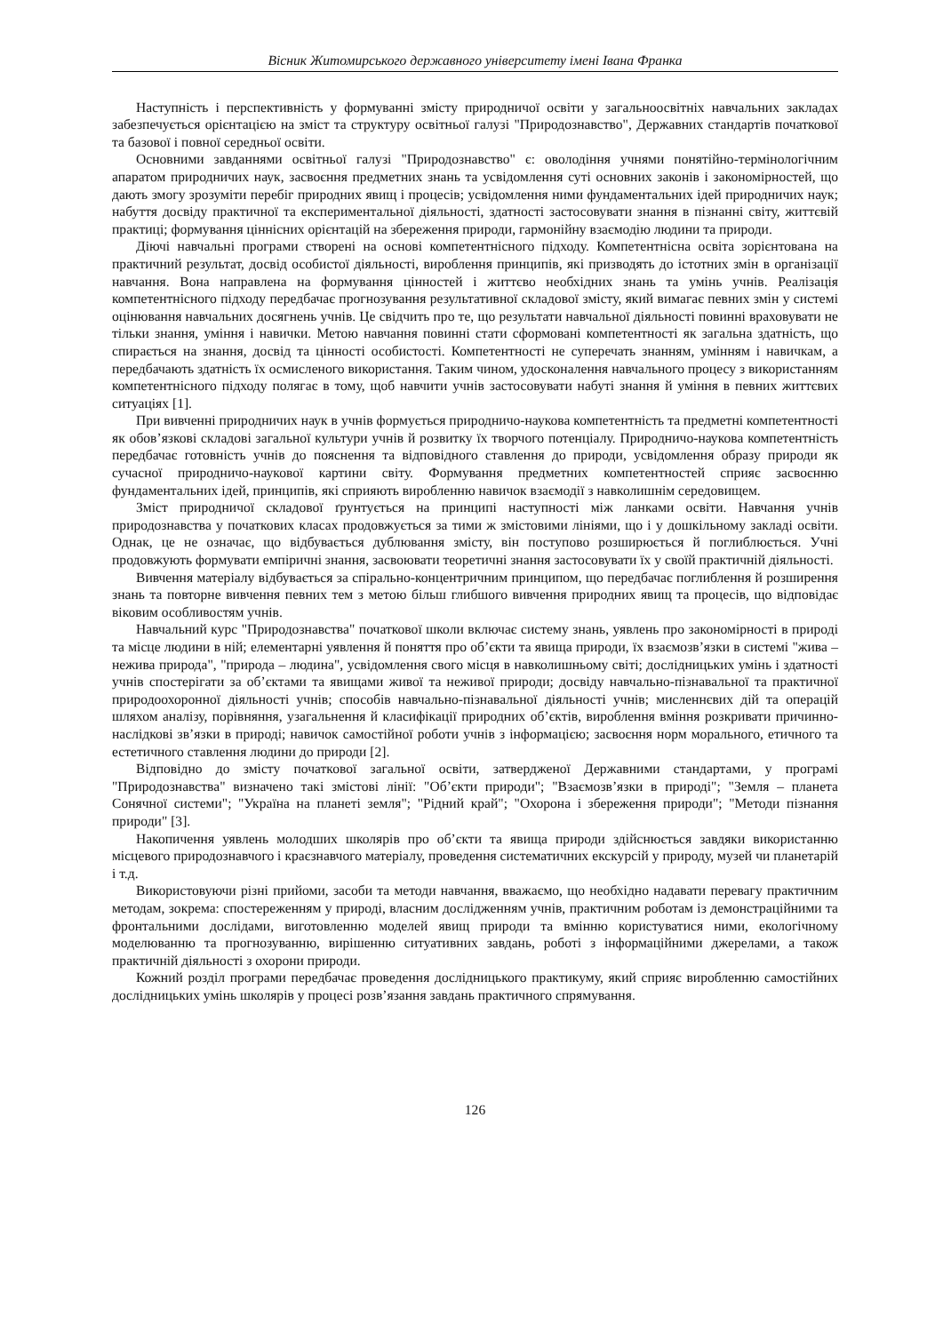Вісник Житомирського державного університету імені Івана Франка
Наступність і перспективність у формуванні змісту природничої освіти у загальноосвітніх навчальних закладах забезпечується орієнтацією на зміст та структуру освітньої галузі "Природознавство", Державних стандартів початкової та базової і повної середньої освіти.
Основними завданнями освітньої галузі "Природознавство" є: оволодіння учнями понятійно-термінологічним апаратом природничих наук, засвоєння предметних знань та усвідомлення суті основних законів і закономірностей, що дають змогу зрозуміти перебіг природних явищ і процесів; усвідомлення ними фундаментальних ідей природничих наук; набуття досвіду практичної та експериментальної діяльності, здатності застосовувати знання в пізнанні світу, життєвій практиці; формування ціннісних орієнтацій на збереження природи, гармонійну взаємодію людини та природи.
Діючі навчальні програми створені на основі компетентнісного підходу. Компетентнісна освіта зорієнтована на практичний результат, досвід особистої діяльності, вироблення принципів, які призводять до істотних змін в організації навчання. Вона направлена на формування цінностей і життєво необхідних знань та умінь учнів. Реалізація компетентнісного підходу передбачає прогнозування результативної складової змісту, який вимагає певних змін у системі оцінювання навчальних досягнень учнів. Це свідчить про те, що результати навчальної діяльності повинні враховувати не тільки знання, уміння і навички. Метою навчання повинні стати сформовані компетентності як загальна здатність, що спирається на знання, досвід та цінності особистості. Компетентності не суперечать знанням, умінням і навичкам, а передбачають здатність їх осмисленого використання. Таким чином, удосконалення навчального процесу з використанням компетентнісного підходу полягає в тому, щоб навчити учнів застосовувати набуті знання й уміння в певних життєвих ситуаціях [1].
При вивченні природничих наук в учнів формується природничо-наукова компетентність та предметні компетентності як обов’язкові складові загальної культури учнів й розвитку їх творчого потенціалу. Природничо-наукова компетентність передбачає готовність учнів до пояснення та відповідного ставлення до природи, усвідомлення образу природи як сучасної природничо-наукової картини світу. Формування предметних компетентностей сприяє засвоєнню фундаментальних ідей, принципів, які сприяють виробленню навичок взаємодії з навколишнім середовищем.
Зміст природничої складової ґрунтується на принципі наступності між ланками освіти. Навчання учнів природознавства у початкових класах продовжується за тими ж змістовими лініями, що і у дошкільному закладі освіти. Однак, це не означає, що відбувається дублювання змісту, він поступово розширюється й поглиблюється. Учні продовжують формувати емпіричні знання, засвоювати теоретичні знання застосовувати їх у своїй практичній діяльності.
Вивчення матеріалу відбувається за спірально-концентричним принципом, що передбачає поглиблення й розширення знань та повторне вивчення певних тем з метою більш глибшого вивчення природних явищ та процесів, що відповідає віковим особливостям учнів.
Навчальний курс "Природознавства" початкової школи включає систему знань, уявлень про закономірності в природі та місце людини в ній; елементарні уявлення й поняття про об’єкти та явища природи, їх взаємозв’язки в системі "жива – нежива природа", "природа – людина", усвідомлення свого місця в навколишньому світі; дослідницьких умінь і здатності учнів спостерігати за об’єктами та явищами живої та неживої природи; досвіду навчально-пізнавальної та практичної природоохоронної діяльності учнів; способів навчально-пізнавальної діяльності учнів; мисленнєвих дій та операцій шляхом аналізу, порівняння, узагальнення й класифікації природних об’єктів, вироблення вміння розкривати причинно-наслідкові зв’язки в природі; навичок самостійної роботи учнів з інформацією; засвоєння норм морального, етичного та естетичного ставлення людини до природи [2].
Відповідно до змісту початкової загальної освіти, затвердженої Державними стандартами, у програмі "Природознавства" визначено такі змістові лінії: "Об’єкти природи"; "Взаємозв’язки в природі"; "Земля – планета Сонячної системи"; "Україна на планеті земля"; "Рідний край"; "Охорона і збереження природи"; "Методи пізнання природи" [3].
Накопичення уявлень молодших школярів про об’єкти та явища природи здійснюється завдяки використанню місцевого природознавчого і краєзнавчого матеріалу, проведення систематичних екскурсій у природу, музей чи планетарій і т.д.
Використовуючи різні прийоми, засоби та методи навчання, вважаємо, що необхідно надавати перевагу практичним методам, зокрема: спостереженням у природі, власним дослідженням учнів, практичним роботам із демонстраційними та фронтальними дослідами, виготовленню моделей явищ природи та вмінню користуватися ними, екологічному моделюванню та прогнозуванню, вирішенню ситуативних завдань, роботі з інформаційними джерелами, а також практичній діяльності з охорони природи.
Кожний розділ програми передбачає проведення дослідницького практикуму, який сприяє виробленню самостійних дослідницьких умінь школярів у процесі розв’язання завдань практичного спрямування.
126